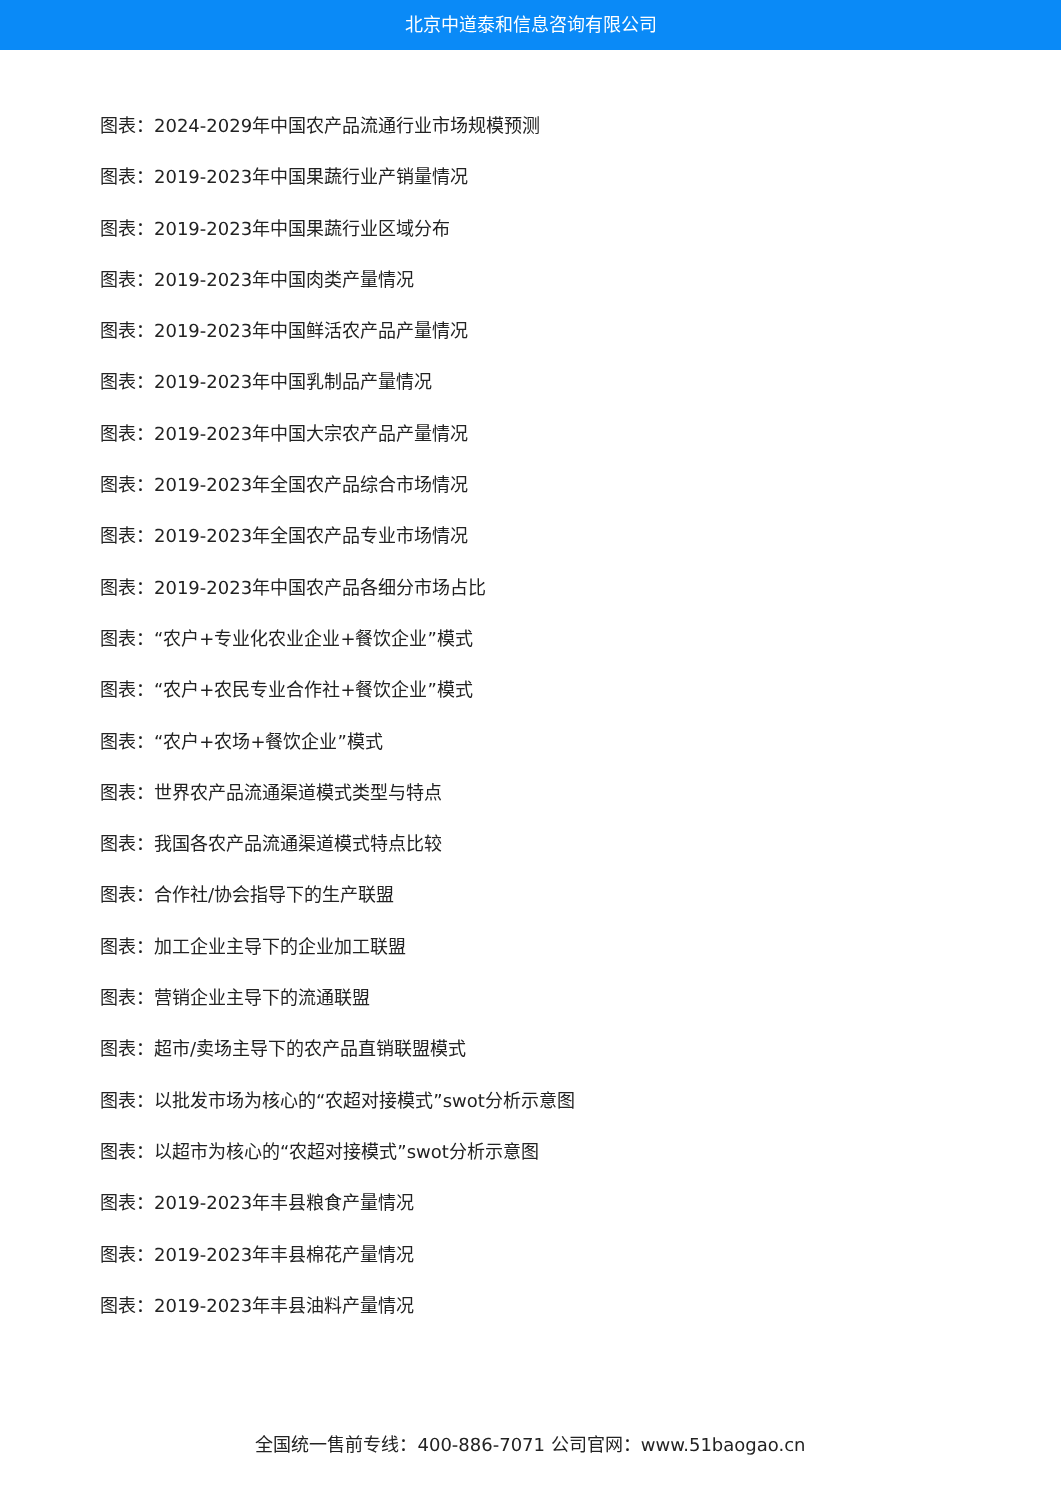北京中道泰和信息咨询有限公司
图表：2024-2029年中国农产品流通行业市场规模预测
图表：2019-2023年中国果蔬行业产销量情况
图表：2019-2023年中国果蔬行业区域分布
图表：2019-2023年中国肉类产量情况
图表：2019-2023年中国鲜活农产品产量情况
图表：2019-2023年中国乳制品产量情况
图表：2019-2023年中国大宗农产品产量情况
图表：2019-2023年全国农产品综合市场情况
图表：2019-2023年全国农产品专业市场情况
图表：2019-2023年中国农产品各细分市场占比
图表：“农户+专业化农业企业+餐饮企业”模式
图表：“农户+农民专业合作社+餐饮企业”模式
图表：“农户+农场+餐饮企业”模式
图表：世界农产品流通渠道模式类型与特点
图表：我国各农产品流通渠道模式特点比较
图表：合作社/协会指导下的生产联盟
图表：加工企业主导下的企业加工联盟
图表：营销企业主导下的流通联盟
图表：超市/卖场主导下的农产品直销联盟模式
图表：以批发市场为核心的“农超对接模式”swot分析示意图
图表：以超市为核心的“农超对接模式”swot分析示意图
图表：2019-2023年丰县粮食产量情况
图表：2019-2023年丰县棉花产量情况
图表：2019-2023年丰县油料产量情况
全国统一售前专线：400-886-7071 公司官网：www.51baogao.cn